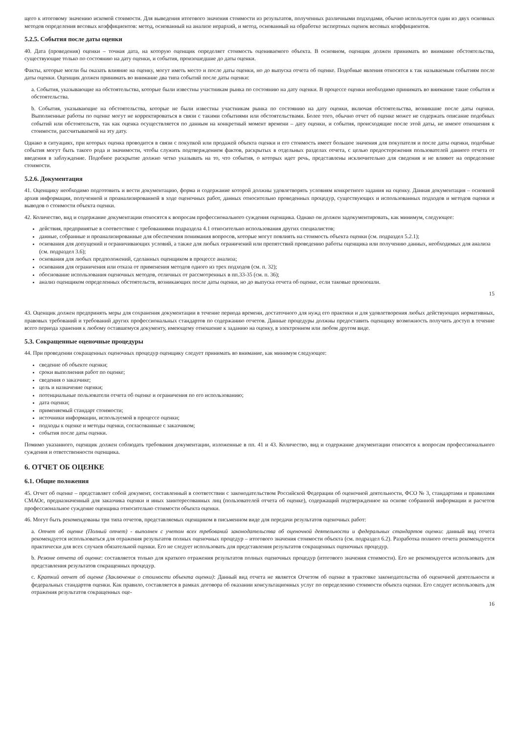щего к итоговому значению искомой стоимости. Для выведения итогового значения стоимости из результатов, полученных различными подходами, обычно используется один из двух основных методов определения весовых коэффициентов: метод, основанный на анализе иерархий, и метод, основанный на обработке экспертных оценок весовых коэффициентов.
5.2.5. События после даты оценки
40. Дата (проведения) оценки – точная дата, на которую оценщик определяет стоимость оцениваемого объекта. В основном, оценщик должен принимать во внимание обстоятельства, существующие только по состоянию на дату оценки, и события, произошедшие до даты оценки.
Факты, которые могли бы оказать влияние на оценку, могут иметь место и после даты оценки, но до выпуска отчета об оценке. Подобные явления относятся к так называемым событиям после даты оценки. Оценщик должен принимать во внимание два типа событий после даты оценки:
a. События, указывающие на обстоятельства, которые были известны участникам рынка по состоянию на дату оценки. В процессе оценки необходимо принимать во внимание такие события и обстоятельства.
b. События, указывающие на обстоятельства, которые не были известны участникам рынка по состоянию на дату оценки, включая обстоятельства, возникшие после даты оценки. Выполненные работы по оценке могут не корректироваться в связи с такими событиями или обстоятельствами. Более того, обычно отчет об оценке может не содержать описание подобных событий или обстоятельств, так как оценка осуществляется по данным на конкретный момент времени – дату оценки, и события, происходящие после этой даты, не имеют отношения к стоимости, рассчитываемой на эту дату.
Однако в ситуациях, при которых оценка проводится в связи с покупкой или продажей объекта оценки и его стоимость имеет большое значения для покупателя и после даты оценки, подобные события могут быть такого рода и значимости, чтобы служить подтверждением фактов, раскрытых в отдельных разделах отчета, с целью предостережения пользователей данного отчета от введения в заблуждение. Подобное раскрытие должно четко указывать на то, что события, о которых идет речь, представлены исключительно для сведения и не влияют на определение стоимости.
5.2.6. Документация
41. Оценщику необходимо подготовить и вести документацию, форма и содержание которой должны удовлетворять условиям конкретного задания на оценку. Данная документация – основной архив информации, полученной и проанализированной в ходе оценочных работ, данных относительно проведенных процедур, существующих и использованных подходов и методов оценки и выводов о стоимости объекта оценки.
42. Количество, вид и содержание документации относятся к вопросам профессионального суждения оценщика. Однако он должен задокументировать, как минимум, следующее:
действия, предпринятые в соответствие с требованиями подраздела 4.1 относительно использования других специалистов;
данные, собранные и проанализированные для обеспечения понимания вопросов, которые могут повлиять на стоимость объекта оценки (см. подраздел 5.2.1);
основания для допущений и ограничивающих условий, а также для любых ограничений или препятствий проведению работы оценщика или получению данных, необходимых для анализа (см. подраздел 3.6);
основания для любых предположений, сделанных оценщиком в процессе анализа;
основания для ограничения или отказа от применения методов одного из трех подходов (см. п. 32);
обоснование использования оценочных методов, отличных от рассмотренных в пп.33-35 (см. п. 36);
анализ оценщиком определенных обстоятельств, возникающих после даты оценки, но до выпуска отчета об оценке, если таковые произошли.
15
43. Оценщик должен предпринять меры для сохранения документации в течение периода времени, достаточного для нужд его практики и для удовлетворения любых действующих нормативных, правовых требований и требований других профессиональных стандартов по содержанию отчетов. Данные процедуры должны предоставить оценщику возможность получить доступ в течение всего периода хранения к любому оставшемуся документу, имеющему отношение к заданию на оценку, в электронном или любом другом виде.
5.3. Сокращенные оценочные процедуры
44. При проведении сокращенных оценочных процедур оценщику следует принимать во внимание, как минимум следующее:
сведение об объекте оценки;
сроки выполнения работ по оценке;
сведения о заказчике;
цель и назначение оценки;
потенциальные пользователи отчета об оценке и ограничения по его использованию;
дата оценки;
применяемый стандарт стоимости;
источники информации, используемой в процессе оценки;
подходы к оценке и методы оценки, согласованные с заказчиком;
события после даты оценки.
Помимо указанного, оценщик должен соблюдать требования документации, изложенные в пп. 41 и 43. Количество, вид и содержание документации относятся к вопросам профессионального суждения и ответственности оценщика.
6. ОТЧЕТ ОБ ОЦЕНКЕ
6.1. Общие положения
45. Отчет об оценке – представляет собой документ, составленный в соответствии с законодательством Российской Федерации об оценочной деятельности, ФСО № 3, стандартами и правилами СМАОс, предназначенный для заказчика оценки и иных заинтересованных лиц (пользователей отчета об оценке), содержащий подтвержденное на основе собранной информации и расчетов профессиональное суждение оценщика относительно стоимости объекта оценки.
46. Могут быть рекомендованы три типа отчетов, представляемых оценщиком в письменном виде для передачи результатов оценочных работ:
a. Отчет об оценке (Полный отчет) - выполнен с учетом всех требований законодательства об оценочной деятельности и федеральных стандартов оценки: данный вид отчета рекомендуется использоваться для отражения результатов полных оценочных процедур – итогового значения стоимости объекта (см. подраздел 6.2). Разработка полного отчета рекомендуется практически для всех случаев обязательной оценки. Его не следует использовать для представления результатов сокращенных оценочных процедур.
b. Резюме отчета об оценке: составляется только для краткого отражения результатов полных оценочных процедур (итогового значения стоимости). Его не рекомендуется использовать для представления результатов сокращенных процедур.
c. Краткий отчет об оценке (Заключение о стоимости объекта оценки): Данный вид отчета не является Отчетом об оценке в трактовке законодательства об оценочной деятельности и федеральных стандартов оценки. Как правило, составляется в рамках договора об оказании консультационных услуг по определению стоимости объекта оценки. Его следует использовать для отражения результатов сокращенных оце-
16